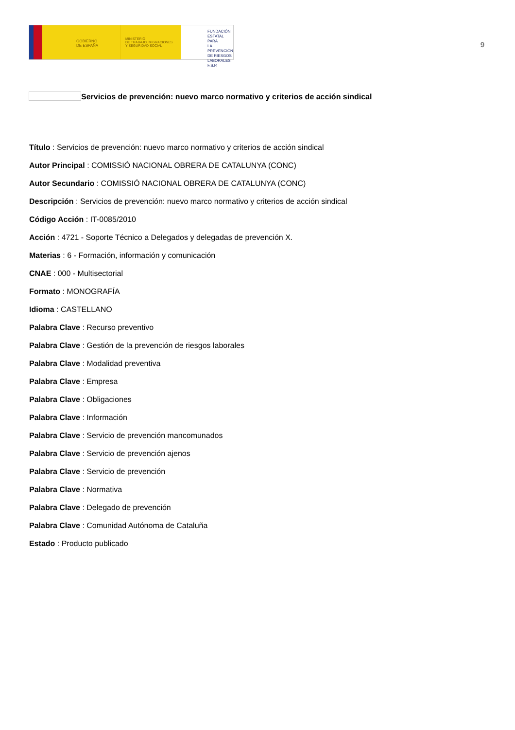GOBIERNO
DE ESPAÑA
MINISTERIO
DE TRABAJO, MIGRACIONES
Y SEGURIDAD SOCIAL
FUNDACIÓN
ESTATAL PARA
LA PREVENCIÓN
DE RIESGOS
LABORALES, F.S.P.
9
Servicios de prevención: nuevo marco normativo y criterios de acción sindical
Título : Servicios de prevención: nuevo marco normativo y criterios de acción sindical
Autor Principal : COMISSIÓ NACIONAL OBRERA DE CATALUNYA (CONC)
Autor Secundario : COMISSIÓ NACIONAL OBRERA DE CATALUNYA (CONC)
Descripción : Servicios de prevención: nuevo marco normativo y criterios de acción sindical
Código Acción : IT-0085/2010
Acción : 4721 - Soporte Técnico a Delegados y delegadas de prevención X.
Materias : 6 - Formación, información y comunicación
CNAE : 000 - Multisectorial
Formato : MONOGRAFÍA
Idioma : CASTELLANO
Palabra Clave : Recurso preventivo
Palabra Clave : Gestión de la prevención de riesgos laborales
Palabra Clave : Modalidad preventiva
Palabra Clave : Empresa
Palabra Clave : Obligaciones
Palabra Clave : Información
Palabra Clave : Servicio de prevención mancomunados
Palabra Clave : Servicio de prevención ajenos
Palabra Clave : Servicio de prevención
Palabra Clave : Normativa
Palabra Clave : Delegado de prevención
Palabra Clave : Comunidad Autónoma de Cataluña
Estado : Producto publicado